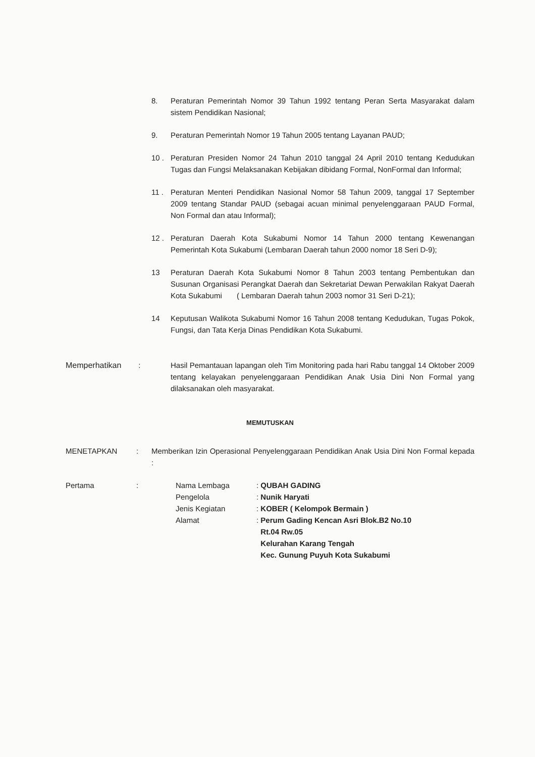8. Peraturan Pemerintah Nomor 39 Tahun 1992 tentang Peran Serta Masyarakat dalam sistem Pendidikan Nasional;
9. Peraturan Pemerintah Nomor 19 Tahun 2005 tentang Layanan PAUD;
10 . Peraturan Presiden Nomor 24 Tahun 2010 tanggal 24 April 2010 tentang Kedudukan Tugas dan Fungsi Melaksanakan Kebijakan dibidang Formal, NonFormal dan Informal;
11 . Peraturan Menteri Pendidikan Nasional Nomor 58 Tahun 2009, tanggal 17 September 2009 tentang Standar PAUD (sebagai acuan minimal penyelenggaraan PAUD Formal, Non Formal dan atau Informal);
12 . Peraturan Daerah Kota Sukabumi Nomor 14 Tahun 2000 tentang Kewenangan Pemerintah Kota Sukabumi (Lembaran Daerah tahun 2000 nomor 18 Seri D-9);
13 Peraturan Daerah Kota Sukabumi Nomor 8 Tahun 2003 tentang Pembentukan dan Susunan Organisasi Perangkat Daerah dan Sekretariat Dewan Perwakilan Rakyat Daerah Kota Sukabumi ( Lembaran Daerah tahun 2003 nomor 31 Seri D-21);
14 Keputusan Walikota Sukabumi Nomor 16 Tahun 2008 tentang Kedudukan, Tugas Pokok, Fungsi, dan Tata Kerja Dinas Pendidikan Kota Sukabumi.
Memperhatikan : Hasil Pemantauan lapangan oleh Tim Monitoring pada hari Rabu tanggal 14 Oktober 2009 tentang kelayakan penyelenggaraan Pendidikan Anak Usia Dini Non Formal yang dilaksanakan oleh masyarakat.
MEMUTUSKAN
MENETAPKAN : Memberikan Izin Operasional Penyelenggaraan Pendidikan Anak Usia Dini Non Formal kepada :
Pertama :
| Nama Lembaga | : QUBAH GADING |
| Pengelola | : Nunik Haryati |
| Jenis Kegiatan | : KOBER ( Kelompok Bermain ) |
| Alamat | : Perum Gading Kencan Asri Blok.B2 No.10 Rt.04 Rw.05 Kelurahan Karang Tengah Kec. Gunung Puyuh Kota Sukabumi |